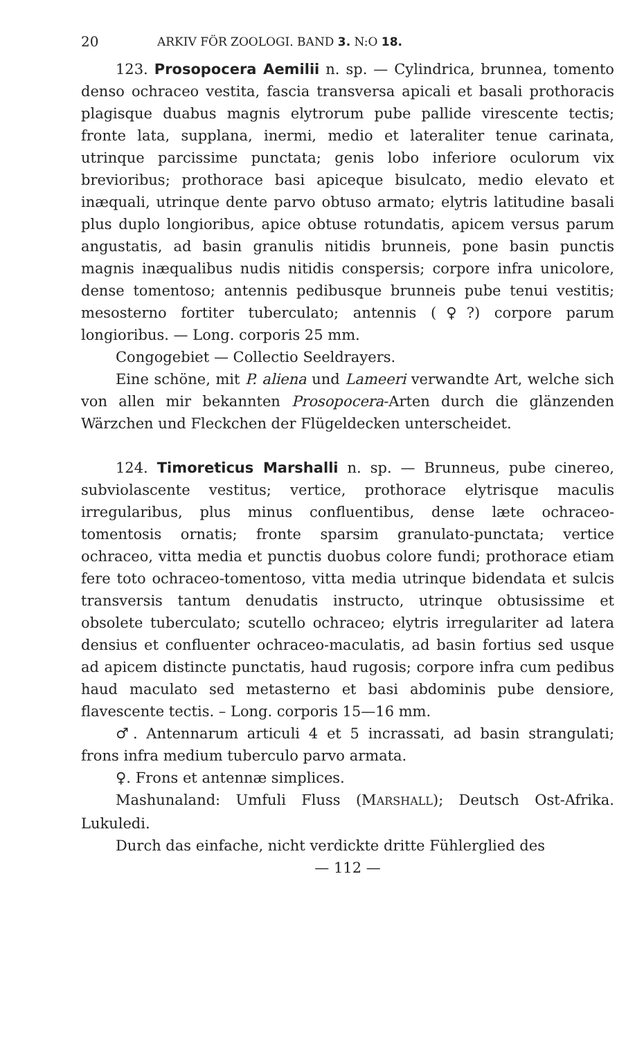20 ARKIV FÖR ZOOLOGI. BAND 3. N:O 18.
123. Prosopocera Aemilii n. sp. — Cylindrica, brunnea, tomento denso ochraceo vestita, fascia transversa apicali et basali prothoracis plagisque duabus magnis elytrorum pube pallide virescente tectis; fronte lata, supplana, inermi, medio et lateraliter tenue carinata, utrinque parcissime punctata; genis lobo inferiore oculorum vix brevioribus; prothorace basi apiceque bisulcato, medio elevato et inæquali, utrinque dente parvo obtuso armato; elytris latitudine basali plus duplo longioribus, apice obtuse rotundatis, apicem versus parum angustatis, ad basin granulis nitidis brunneis, pone basin punctis magnis inæqualibus nudis nitidis conspersis; corpore infra unicolore, dense tomentoso; antennis pedibusque brunneis pube tenui vestitis; mesosterno fortiter tuberculato; antennis (♀?) corpore parum longioribus. — Long. corporis 25 mm.
Congogebiet — Collectio Seeldrayers.
Eine schöne, mit P. aliena und Lameeri verwandte Art, welche sich von allen mir bekannten Prosopocera-Arten durch die glänzenden Wärzchen und Fleckchen der Flügeldecken unterscheidet.
124. Timoreticus Marshalli n. sp. — Brunneus, pube cinereo, subviolascente vestitus; vertice, prothorace elytrisque maculis irregularibus, plus minus confluentibus, dense læte ochraceo-tomentosis ornatis; fronte sparsim granulato-punctata; vertice ochraceo, vitta media et punctis duobus colore fundi; prothorace etiam fere toto ochraceo-tomentoso, vitta media utrinque bidendata et sulcis transversis tantum denudatis instructo, utrinque obtusissime et obsolete tuberculato; scutello ochraceo; elytris irregulariter ad latera densius et confluenter ochraceo-maculatis, ad basin fortius sed usque ad apicem distincte punctatis, haud rugosis; corpore infra cum pedibus haud maculato sed metasterno et basi abdominis pube densiore, flavescente tectis. – Long. corporis 15—16 mm.
♂. Antennarum articuli 4 et 5 incrassati, ad basin strangulati; frons infra medium tuberculo parvo armata.
♀. Frons et antennæ simplices.
Mashunaland: Umfuli Fluss (MARSHALL); Deutsch Ost-Afrika. Lukuledi.
Durch das einfache, nicht verdickte dritte Fühlerglied des
— 112 —